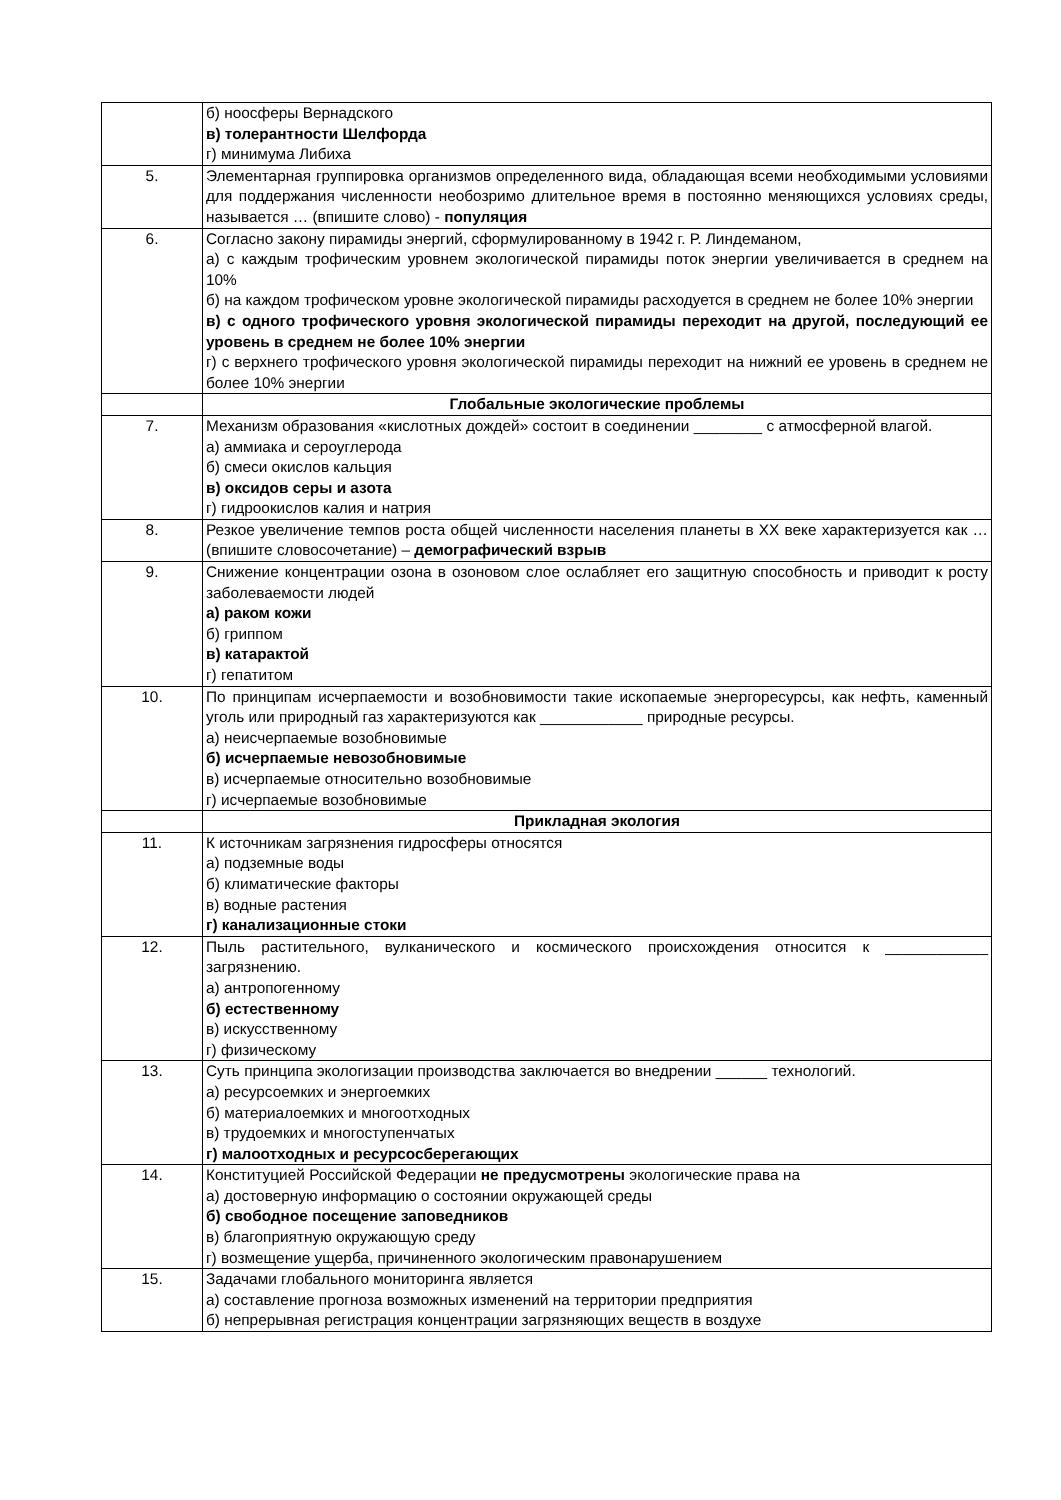| | б) ноосферы Вернадского в) толерантности Шелфорда г) минимума Либиха |
| 5. | Элементарная группировка организмов определенного вида, обладающая всеми необходимыми условиями для поддержания численности необозримо длительное время в постоянно меняющихся условиях среды, называется … (впишите слово) - популяция |
| 6. | Согласно закону пирамиды энергий, сформулированному в 1942 г. Р. Линдеманом, а) с каждым трофическим уровнем экологической пирамиды поток энергии увеличивается в среднем на 10% б) на каждом трофическом уровне экологической пирамиды расходуется в среднем не более 10% энергии в) с одного трофического уровня экологической пирамиды переходит на другой, последующий ее уровень в среднем не более 10% энергии г) с верхнего трофического уровня экологической пирамиды переходит на нижний ее уровень в среднем не более 10% энергии |
| | Глобальные экологические проблемы |
| 7. | Механизм образования «кислотных дождей» состоит в соединении ________ с атмосферной влагой. а) аммиака и сероуглерода б) смеси окислов кальция в) оксидов серы и азота г) гидроокислов калия и натрия |
| 8. | Резкое увеличение темпов роста общей численности населения планеты в XX веке характеризуется как … (впишите словосочетание) – демографический взрыв |
| 9. | Снижение концентрации озона в озоновом слое ослабляет его защитную способность и приводит к росту заболеваемости людей а) раком кожи б) гриппом в) катарактой г) гепатитом |
| 10. | По принципам исчерпаемости и возобновимости такие ископаемые энергоресурсы, как нефть, каменный уголь или природный газ характеризуются как ____________ природные ресурсы. а) неисчерпаемые возобновимые б) исчерпаемые невозобновимые в) исчерпаемые относительно возобновимые г) исчерпаемые возобновимые |
| | Прикладная экология |
| 11. | К источникам загрязнения гидросферы относятся а) подземные воды б) климатические факторы в) водные растения г) канализационные стоки |
| 12. | Пыль растительного, вулканического и космического происхождения относится к ____________ загрязнению. а) антропогенному б) естественному в) искусственному г) физическому |
| 13. | Суть принципа экологизации производства заключается во внедрении ______ технологий. а) ресурсоемких и энергоемких б) материалоемких и многоотходных в) трудоемких и многоступенчатых г) малоотходных и ресурсосберегающих |
| 14. | Конституцией Российской Федерации не предусмотрены экологические права на а) достоверную информацию о состоянии окружающей среды б) свободное посещение заповедников в) благоприятную окружающую среду г) возмещение ущерба, причиненного экологическим правонарушением |
| 15. | Задачами глобального мониторинга является а) составление прогноза возможных изменений на территории предприятия б) непрерывная регистрация концентрации загрязняющих веществ в воздухе |